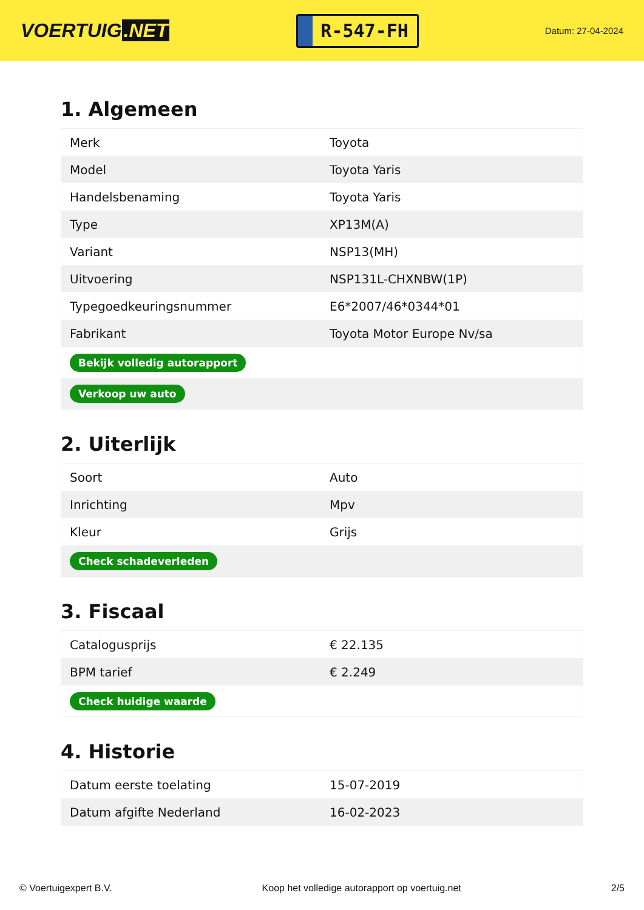VOERTUIG.NET
R-547-FH
Datum: 27-04-2024
1. Algemeen
| Merk | Toyota |
| Model | Toyota Yaris |
| Handelsbenaming | Toyota Yaris |
| Type | XP13M(A) |
| Variant | NSP13(MH) |
| Uitvoering | NSP131L-CHXNBW(1P) |
| Typegoedkeuringsnummer | E6*2007/46*0344*01 |
| Fabrikant | Toyota Motor Europe Nv/sa |
| Bekijk volledig autorapport | |
| Verkoop uw auto | |
2. Uiterlijk
| Soort | Auto |
| Inrichting | Mpv |
| Kleur | Grijs |
| Check schadeverleden | |
3. Fiscaal
| Catalogusprijs | € 22.135 |
| BPM tarief | € 2.249 |
| Check huidige waarde | |
4. Historie
| Datum eerste toelating | 15-07-2019 |
| Datum afgifte Nederland | 16-02-2023 |
© Voertuigexpert B.V. Koop het volledige autorapport op voertuig.net 2/5